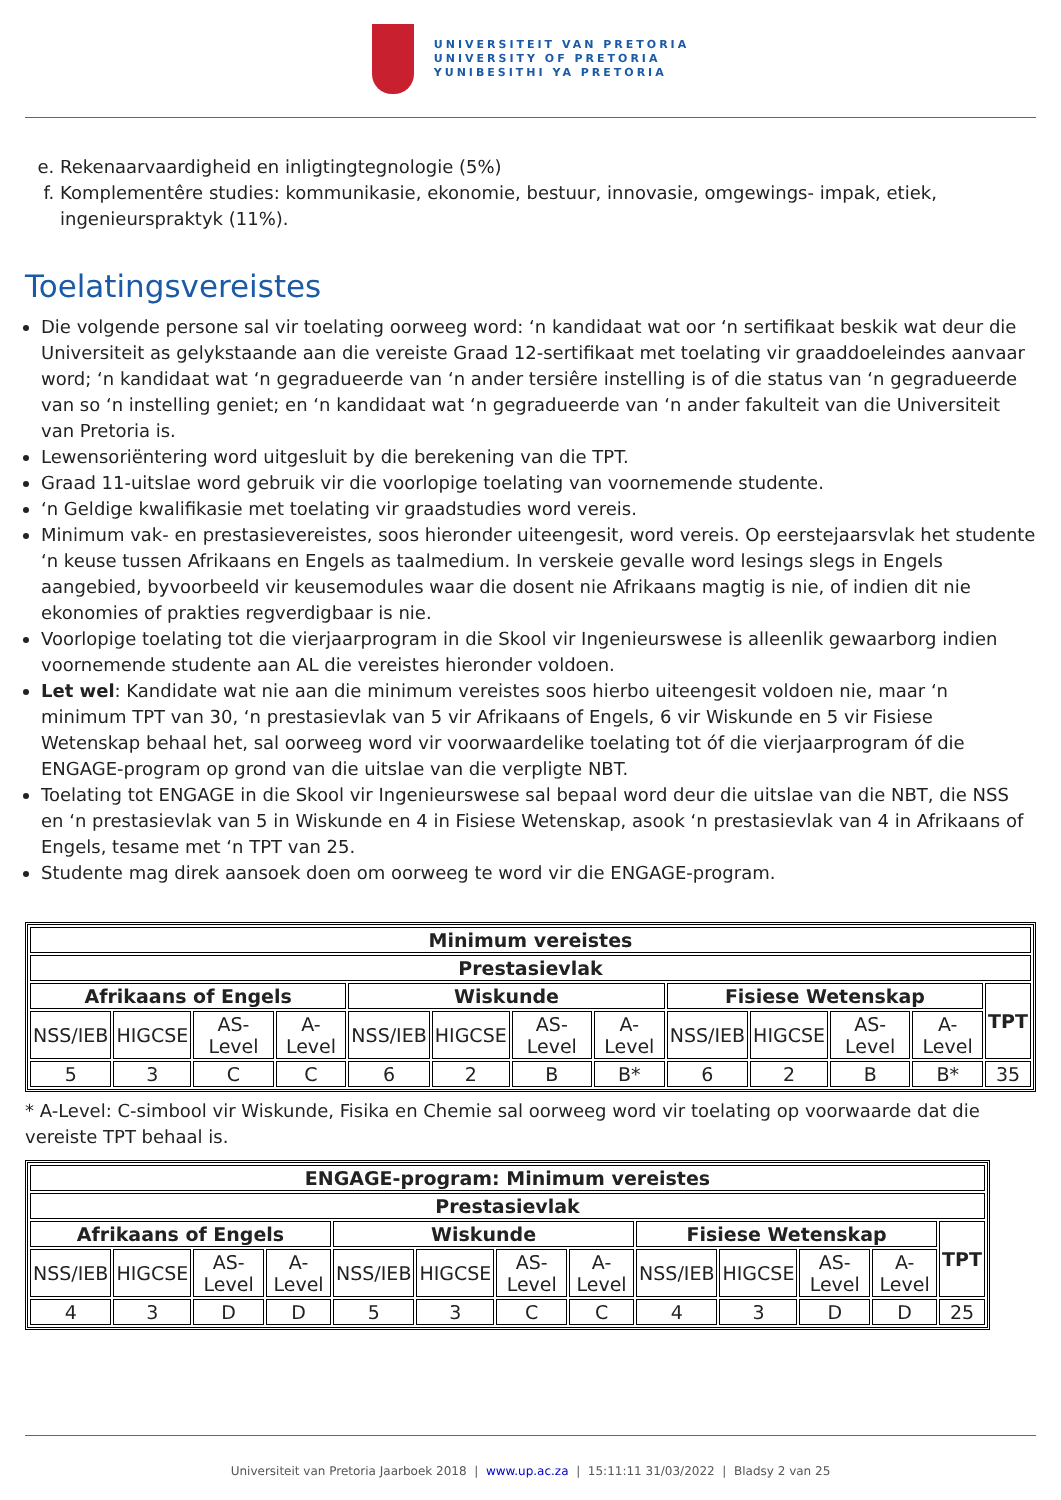UNIVERSITEIT VAN PRETORIA
UNIVERSITY OF PRETORIA
YUNIBESITHI YA PRETORIA
e. Rekenaarvaardigheid en inligtingtegnologie (5%)
f. Komplementêre studies: kommunikasie, ekonomie, bestuur, innovasie, omgewings- impak, etiek, ingenieurspraktyk (11%).
Toelatingsvereistes
Die volgende persone sal vir toelating oorweeg word: ‘n kandidaat wat oor ‘n sertifikaat beskik wat deur die Universiteit as gelykstaande aan die vereiste Graad 12-sertifikaat met toelating vir graaddoeleindes aanvaar word; ‘n kandidaat wat ‘n gegradueerde van ‘n ander tersiêre instelling is of die status van ‘n gegradueerde van so ‘n instelling geniet; en ‘n kandidaat wat ‘n gegradueerde van ‘n ander fakulteit van die Universiteit van Pretoria is.
Lewensoriëntering word uitgesluit by die berekening van die TPT.
Graad 11-uitslae word gebruik vir die voorlopige toelating van voornemende studente.
‘n Geldige kwalifikasie met toelating vir graadstudies word vereis.
Minimum vak- en prestasievereistes, soos hieronder uiteengesit, word vereis. Op eerstejaarsvlak het studente ‘n keuse tussen Afrikaans en Engels as taalmedium. In verskeie gevalle word lesings slegs in Engels aangebied, byvoorbeeld vir keusemodules waar die dosent nie Afrikaans magtig is nie, of indien dit nie ekonomies of prakties regverdigbaar is nie.
Voorlopige toelating tot die vierjaarprogram in die Skool vir Ingenieurswese is alleenlik gewaarborg indien voornemende studente aan AL die vereistes hieronder voldoen.
Let wel: Kandidate wat nie aan die minimum vereistes soos hierbo uiteengesit voldoen nie, maar ‘n minimum TPT van 30, ‘n prestasievlak van 5 vir Afrikaans of Engels, 6 vir Wiskunde en 5 vir Fisiese Wetenskap behaal het, sal oorweeg word vir voorwaardelike toelating tot óf die vierjaarprogram óf die ENGAGE-program op grond van die uitslae van die verpligte NBT.
Toelating tot ENGAGE in die Skool vir Ingenieurswese sal bepaal word deur die uitslae van die NBT, die NSS en ‘n prestasievlak van 5 in Wiskunde en 4 in Fisiese Wetenskap, asook ‘n prestasievlak van 4 in Afrikaans of Engels, tesame met ‘n TPT van 25.
Studente mag direk aansoek doen om oorweeg te word vir die ENGAGE-program.
| Minimum vereistes | | | | | | | | | | | | |
| --- | --- | --- | --- | --- | --- | --- | --- | --- | --- | --- | --- | --- |
| Prestasievlak | | | | | | | | | | | | |
| Afrikaans of Engels | | | | Wiskunde | | | | Fisiese Wetenskap | | | | TPT |
| NSS/IEB | HIGCSE | AS-Level | A-Level | NSS/IEB | HIGCSE | AS-Level | A-Level | NSS/IEB | HIGCSE | AS-Level | A-Level | |
| 5 | 3 | C | C | 6 | 2 | B | B* | 6 | 2 | B | B* | 35 |
* A-Level: C-simbool vir Wiskunde, Fisika en Chemie sal oorweeg word vir toelating op voorwaarde dat die vereiste TPT behaal is.
| ENGAGE-program: Minimum vereistes | | | | | | | | | | | | |
| --- | --- | --- | --- | --- | --- | --- | --- | --- | --- | --- | --- | --- |
| Prestasievlak | | | | | | | | | | | | |
| Afrikaans of Engels | | | | Wiskunde | | | | Fisiese Wetenskap | | | | TPT |
| NSS/IEB | HIGCSE | AS-Level | A-Level | NSS/IEB | HIGCSE | AS-Level | A-Level | NSS/IEB | HIGCSE | AS-Level | A-Level | |
| 4 | 3 | D | D | 5 | 3 | C | C | 4 | 3 | D | D | 25 |
Universiteit van Pretoria Jaarboek 2018 | www.up.ac.za | 15:11:11 31/03/2022 | Bladsy 2 van 25